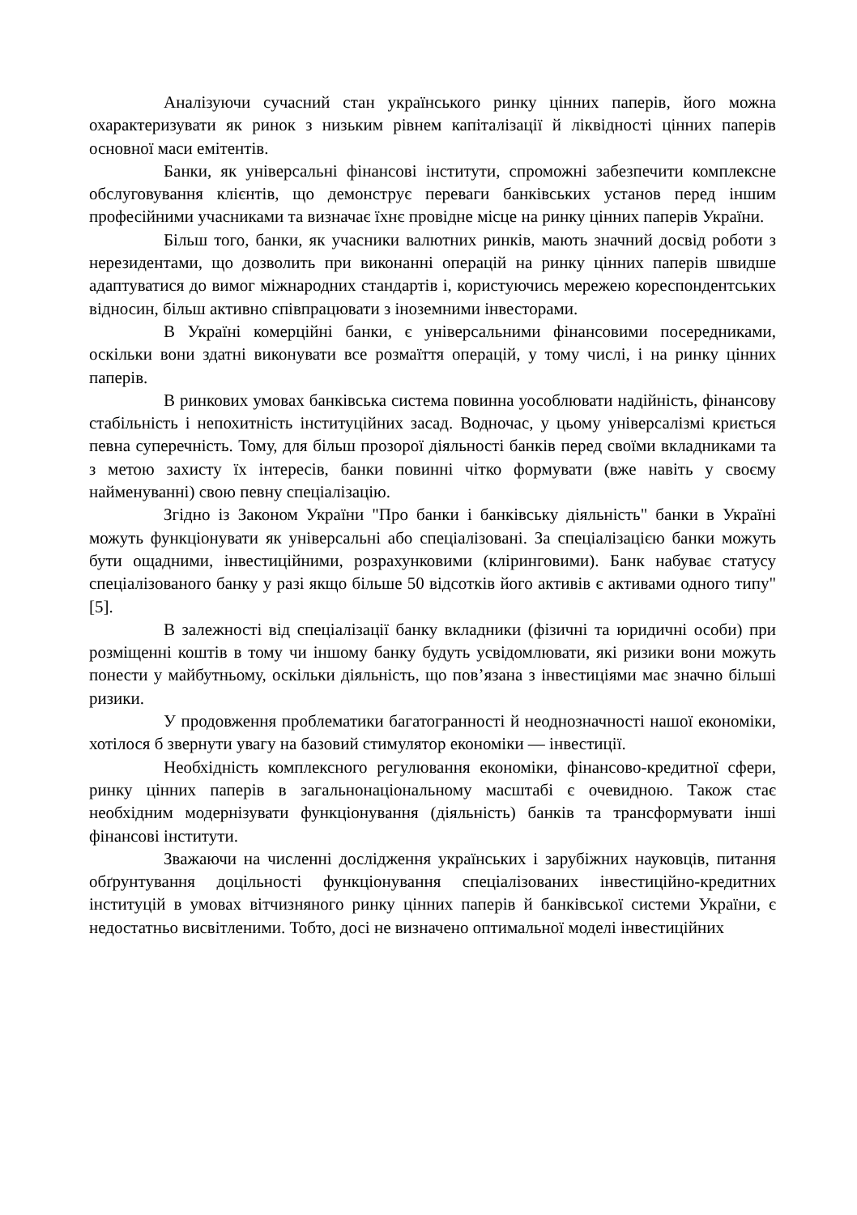Аналізуючи сучасний стан українського ринку цінних паперів, його можна охарактеризувати як ринок з низьким рівнем капіталізації й ліквідності цінних паперів основної маси емітентів.
Банки, як універсальні фінансові інститути, спроможні забезпечити комплексне обслуговування клієнтів, що демонструє переваги банківських установ перед іншим професійними учасниками та визначає їхнє провідне місце на ринку цінних паперів України.
Більш того, банки, як учасники валютних ринків, мають значний досвід роботи з нерезидентами, що дозволить при виконанні операцій на ринку цінних паперів швидше адаптуватися до вимог міжнародних стандартів і, користуючись мережею кореспондентських відносин, більш активно співпрацювати з іноземними інвесторами.
В Україні комерційні банки, є універсальними фінансовими посередниками, оскільки вони здатні виконувати все розмаїття операцій, у тому числі, і на ринку цінних паперів.
В ринкових умовах банківська система повинна уособлювати надійність, фінансову стабільність і непохитність інституційних засад. Водночас, у цьому універсалізмі криється певна суперечність. Тому, для більш прозорої діяльності банків перед своїми вкладниками та з метою захисту їх інтересів, банки повинні чітко формувати (вже навіть у своєму найменуванні) свою певну спеціалізацію.
Згідно із Законом України "Про банки і банківську діяльність" банки в Україні можуть функціонувати як універсальні або спеціалізовані. За спеціалізацією банки можуть бути ощадними, інвестиційними, розрахунковими (кліринговими). Банк набуває статусу спеціалізованого банку у разі якщо більше 50 відсотків його активів є активами одного типу" [5].
В залежності від спеціалізації банку вкладники (фізичні та юридичні особи) при розміщенні коштів в тому чи іншому банку будуть усвідомлювати, які ризики вони можуть понести у майбутньому, оскільки діяльність, що пов’язана з інвестиціями має значно більші ризики.
У продовження проблематики багатогранності й неоднозначності нашої економіки, хотілося б звернути увагу на базовий стимулятор економіки — інвестиції.
Необхідність комплексного регулювання економіки, фінансово-кредитної сфери, ринку цінних паперів в загальнонаціональному масштабі є очевидною. Також стає необхідним модернізувати функціонування (діяльність) банків та трансформувати інші фінансові інститути.
Зважаючи на численні дослідження українських і зарубіжних науковців, питання обґрунтування доцільності функціонування спеціалізованих інвестиційно-кредитних інституцій в умовах вітчизняного ринку цінних паперів й банківської системи України, є недостатньо висвітленими. Тобто, досі не визначено оптимальної моделі інвестиційних